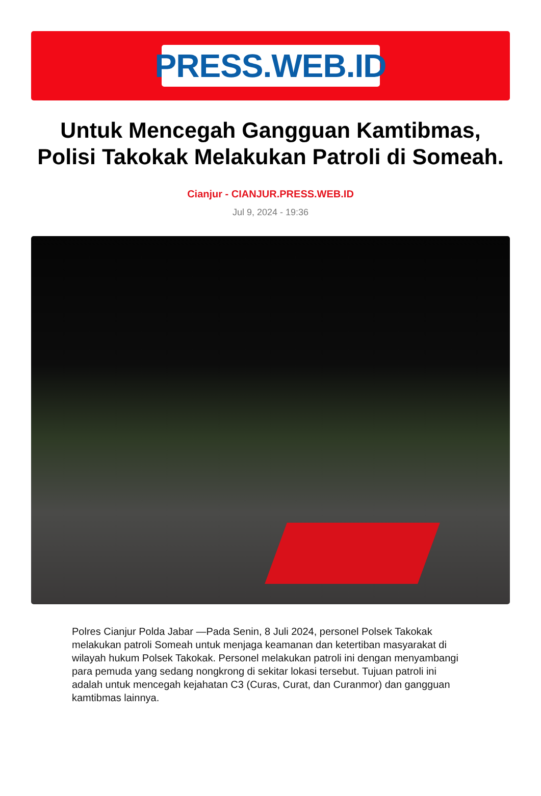PRESS.WEB.ID
Untuk Mencegah Gangguan Kamtibmas, Polisi Takokak Melakukan Patroli di Someah.
Cianjur - CIANJUR.PRESS.WEB.ID
Jul 9, 2024 - 19:36
Polres Cianjur Polda Jabar —Pada Senin, 8 Juli 2024, personel Polsek Takokak melakukan patroli Someah untuk menjaga keamanan dan ketertiban masyarakat di wilayah hukum Polsek Takokak. Personel melakukan patroli ini dengan menyambangi para pemuda yang sedang nongkrong di sekitar lokasi tersebut. Tujuan patroli ini adalah untuk mencegah kejahatan C3 (Curas, Curat, dan Curanmor) dan gangguan kamtibmas lainnya.